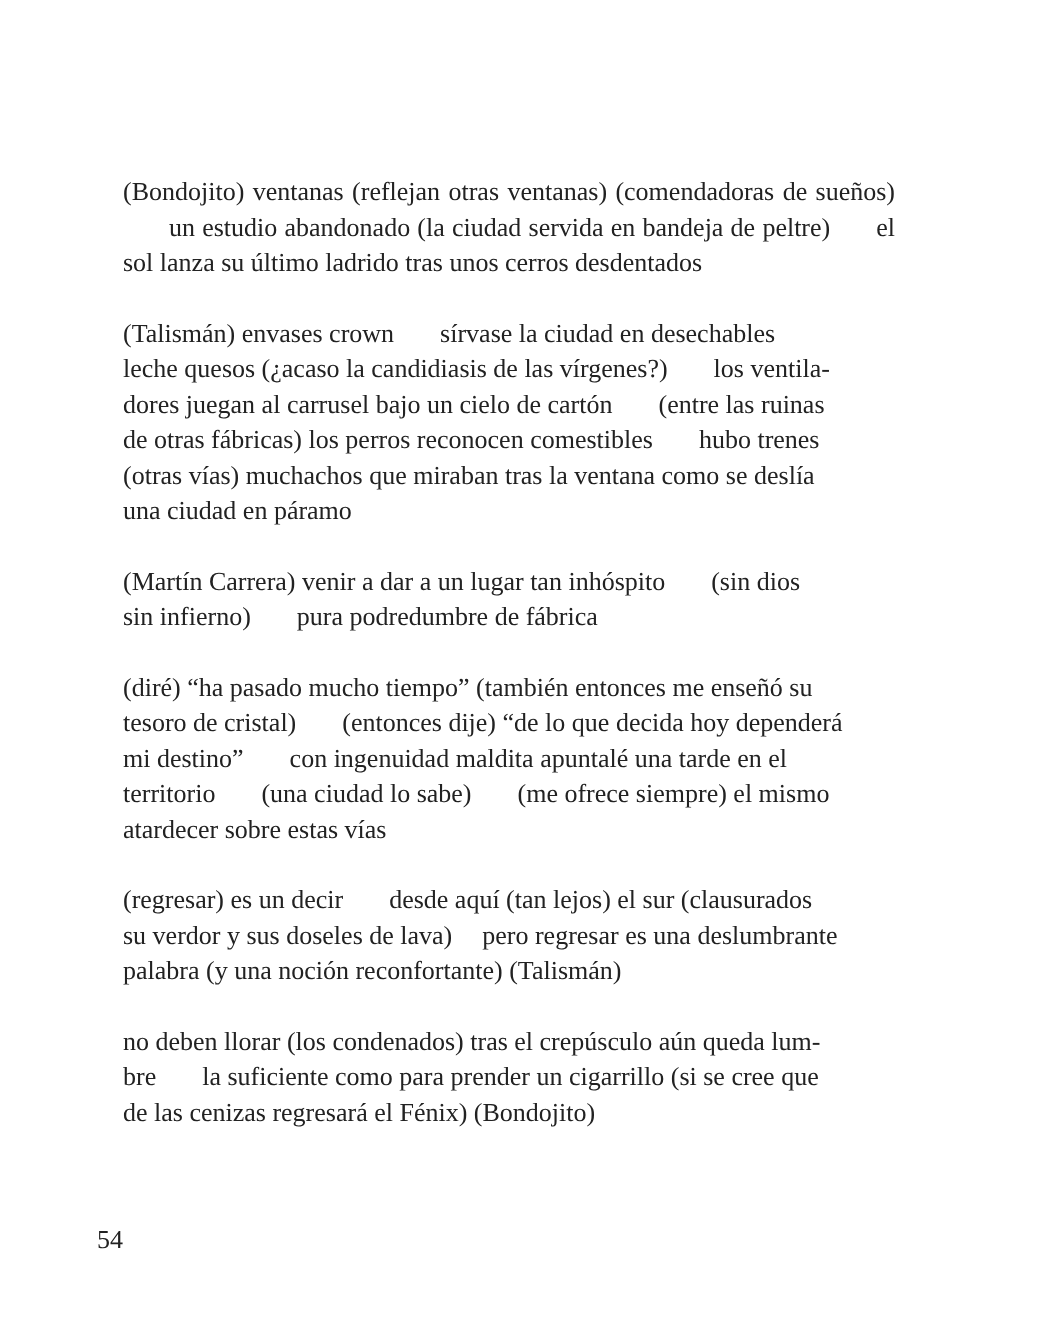(Bondojito) ventanas (reflejan otras ventanas) (comendadoras de sueños) un estudio abandonado (la ciudad servida en bandeja de peltre) el sol lanza su último ladrido tras unos cerros desdentados
(Talismán) envases crown sírvase la ciudad en desechables
leche quesos (¿acaso la candidiasis de las vírgenes?) los ventila-
dores juegan al carrusel bajo un cielo de cartón (entre las ruinas
de otras fábricas) los perros reconocen comestibles hubo trenes
(otras vías) muchachos que miraban tras la ventana como se deslía
una ciudad en páramo
(Martín Carrera) venir a dar a un lugar tan inhóspito (sin dios
sin infierno) pura podredumbre de fábrica
(diré) “ha pasado mucho tiempo” (también entonces me enseñó su
tesoro de cristal) (entonces dije) “de lo que decida hoy dependerá
mi destino” con ingenuidad maldita apuntalé una tarde en el
territorio (una ciudad lo sabe) (me ofrece siempre) el mismo
atardecer sobre estas vías
(regresar) es un decir desde aquí (tan lejos) el sur (clausurados
su verdor y sus doseles de lava) pero regresar es una deslumbrante
palabra (y una noción reconfortante) (Talismán)
no deben llorar (los condenados) tras el crepúsculo aún queda lum-
bre la suficiente como para prender un cigarrillo (si se cree que
de las cenizas regresará el Fénix) (Bondojito)
54